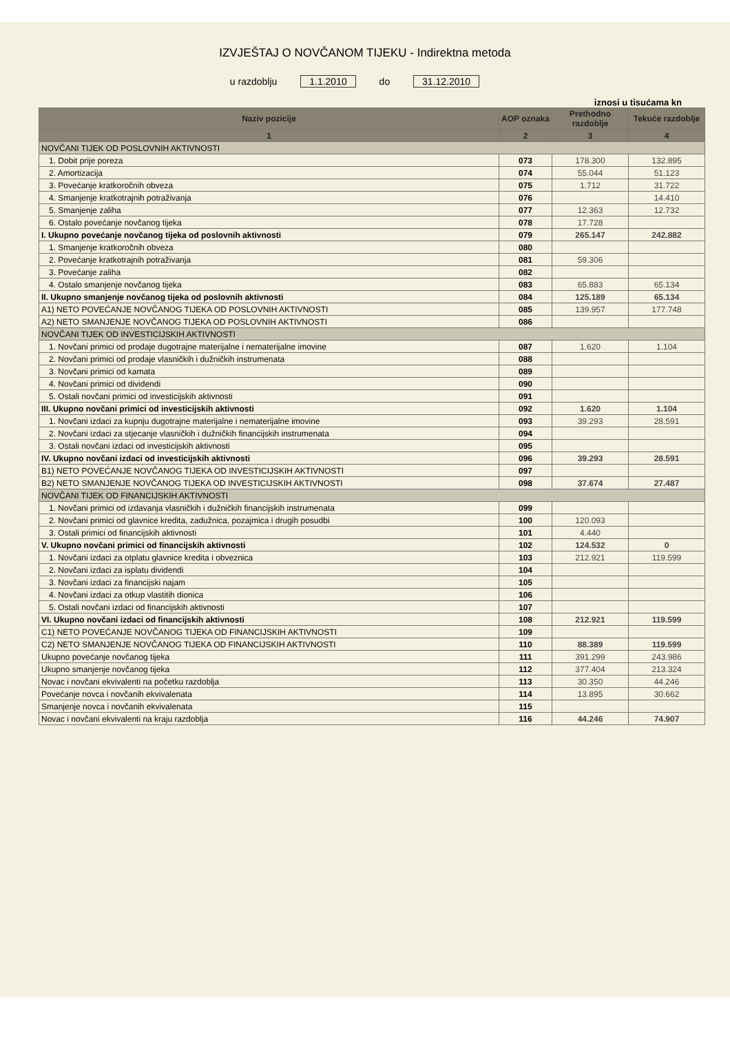IZVJEŠTAJ O NOVČANOM TIJEKU - Indirektna metoda
u razdoblju 1.1.2010 do 31.12.2010
iznosi u tisućama kn
| Naziv pozicije | AOP oznaka | Prethodno razdoblje | Tekuće razdoblje |
| --- | --- | --- | --- |
| 1 | 2 | 3 | 4 |
| NOVČANI TIJEK OD POSLOVNIH AKTIVNOSTI | | | |
| 1. Dobit prije poreza | 073 | 178.300 | 132.895 |
| 2. Amortizacija | 074 | 55.044 | 51.123 |
| 3. Povećanje kratkoročnih obveza | 075 | 1.712 | 31.722 |
| 4. Smanjenje kratkotrajnih potraživanja | 076 | | 14.410 |
| 5. Smanjenje zaliha | 077 | 12.363 | 12.732 |
| 6. Ostalo povećanje novčanog tijeka | 078 | 17.728 | |
| I. Ukupno povećanje novčanog tijeka od poslovnih aktivnosti | 079 | 265.147 | 242.882 |
| 1. Smanjenje kratkoročnih obveza | 080 | | |
| 2. Povećanje kratkotrajnih potraživanja | 081 | 59.306 | |
| 3. Povećanje zaliha | 082 | | |
| 4. Ostalo smanjenje novčanog tijeka | 083 | 65.883 | 65.134 |
| II. Ukupno smanjenje novčanog tijeka od poslovnih aktivnosti | 084 | 125.189 | 65.134 |
| A1) NETO POVEĆANJE NOVČANOG TIJEKA OD POSLOVNIH AKTIVNOSTI | 085 | 139.957 | 177.748 |
| A2) NETO SMANJENJE NOVČANOG TIJEKA OD POSLOVNIH AKTIVNOSTI | 086 | | |
| NOVČANI TIJEK OD INVESTICIJSKIH AKTIVNOSTI | | | |
| 1. Novčani primici od prodaje dugotrajne materijalne i nematerijalne imovine | 087 | 1.620 | 1.104 |
| 2. Novčani primici od prodaje vlasničkih i dužničkih instrumenata | 088 | | |
| 3. Novčani primici od kamata | 089 | | |
| 4. Novčani primici od dividendi | 090 | | |
| 5. Ostali novčani primici od investicijskih aktivnosti | 091 | | |
| III. Ukupno novčani primici od investicijskih aktivnosti | 092 | 1.620 | 1.104 |
| 1. Novčani izdaci za kupnju dugotrajne materijalne i nematerijalne imovine | 093 | 39.293 | 28.591 |
| 2. Novčani izdaci za stjecanje vlasničkih i dužničkih financijskih instrumenata | 094 | | |
| 3. Ostali novčani izdaci od investicijskih aktivnosti | 095 | | |
| IV. Ukupno novčani izdaci od investicijskih aktivnosti | 096 | 39.293 | 28.591 |
| B1) NETO POVEĆANJE NOVČANOG TIJEKA OD INVESTICIJSKIH AKTIVNOSTI | 097 | | |
| B2) NETO SMANJENJE NOVČANOG TIJEKA OD INVESTICIJSKIH AKTIVNOSTI | 098 | 37.674 | 27.487 |
| NOVČANI TIJEK OD FINANCIJSKIH AKTIVNOSTI | | | |
| 1. Novčani primici od izdavanja vlasničkih i dužničkih financijskih instrumenata | 099 | | |
| 2. Novčani primici od glavnice kredita, zadužnica, pozajmica i drugih posudbi | 100 | 120.093 | |
| 3. Ostali primici od financijskih aktivnosti | 101 | 4.440 | |
| V. Ukupno novčani primici od financijskih aktivnosti | 102 | 124.532 | 0 |
| 1. Novčani izdaci za otplatu glavnice kredita i obveznica | 103 | 212.921 | 119.599 |
| 2. Novčani izdaci za isplatu dividendi | 104 | | |
| 3. Novčani izdaci za financijski najam | 105 | | |
| 4. Novčani izdaci za otkup vlastitih dionica | 106 | | |
| 5. Ostali novčani izdaci od financijskih aktivnosti | 107 | | |
| VI. Ukupno novčani izdaci od financijskih aktivnosti | 108 | 212.921 | 119.599 |
| C1) NETO POVEĆANJE NOVČANOG TIJEKA OD FINANCIJSKIH AKTIVNOSTI | 109 | | |
| C2) NETO SMANJENJE NOVČANOG TIJEKA OD FINANCIJSKIH AKTIVNOSTI | 110 | 88.389 | 119.599 |
| Ukupno povećanje novčanog tijeka | 111 | 391.299 | 243.986 |
| Ukupno smanjenje novčanog tijeka | 112 | 377.404 | 213.324 |
| Novac i novčani ekvivalenti na početku razdoblja | 113 | 30.350 | 44.246 |
| Povećanje novca i novčanih ekvivalenata | 114 | 13.895 | 30.662 |
| Smanjenje novca i novčanih ekvivalenata | 115 | | |
| Novac i novčani ekvivalenti na kraju razdoblja | 116 | 44.246 | 74.907 |